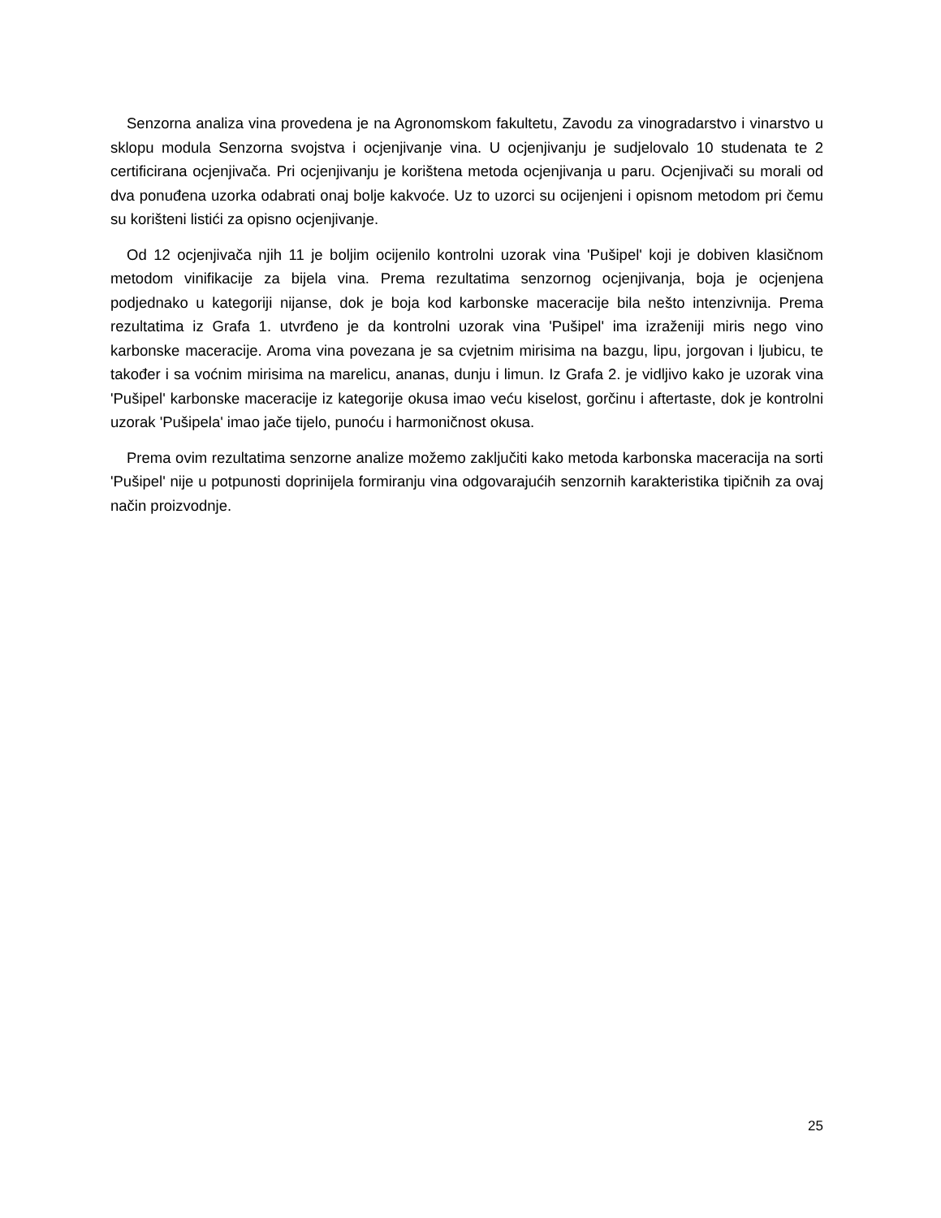Senzorna analiza vina provedena je na Agronomskom fakultetu, Zavodu za vinogradarstvo i vinarstvo u sklopu modula Senzorna svojstva i ocjenjivanje vina. U ocjenjivanju je sudjelovalo 10 studenata te 2 certificirana ocjenjivača. Pri ocjenjivanju je korištena metoda ocjenjivanja u paru. Ocjenjivači su morali od dva ponuđena uzorka odabrati onaj bolje kakvoće. Uz to uzorci su ocijenjeni i opisnom metodom pri čemu su korišteni listići za opisno ocjenjivanje.
Od 12 ocjenjivača njih 11 je boljim ocijenilo kontrolni uzorak vina 'Pušipel' koji je dobiven klasičnom metodom vinifikacije za bijela vina. Prema rezultatima senzornog ocjenjivanja, boja je ocjenjena podjednako u kategoriji nijanse, dok je boja kod karbonske maceracije bila nešto intenzivnija. Prema rezultatima iz Grafa 1. utvrđeno je da kontrolni uzorak vina 'Pušipel' ima izraženiji miris nego vino karbonske maceracije. Aroma vina povezana je sa cvjetnim mirisima na bazgu, lipu, jorgovan i ljubicu, te također i sa voćnim mirisima na marelicu, ananas, dunju i limun. Iz Grafa 2. je vidljivo kako je uzorak vina 'Pušipel' karbonske maceracije iz kategorije okusa imao veću kiselost, gorčinu i aftertaste, dok je kontrolni uzorak 'Pušipela' imao jače tijelo, punoću i harmoničnost okusa.
Prema ovim rezultatima senzorne analize možemo zaključiti kako metoda karbonska maceracija na sorti 'Pušipel' nije u potpunosti doprinijela formiranju vina odgovarajućih senzornih karakteristika tipičnih za ovaj način proizvodnje.
25